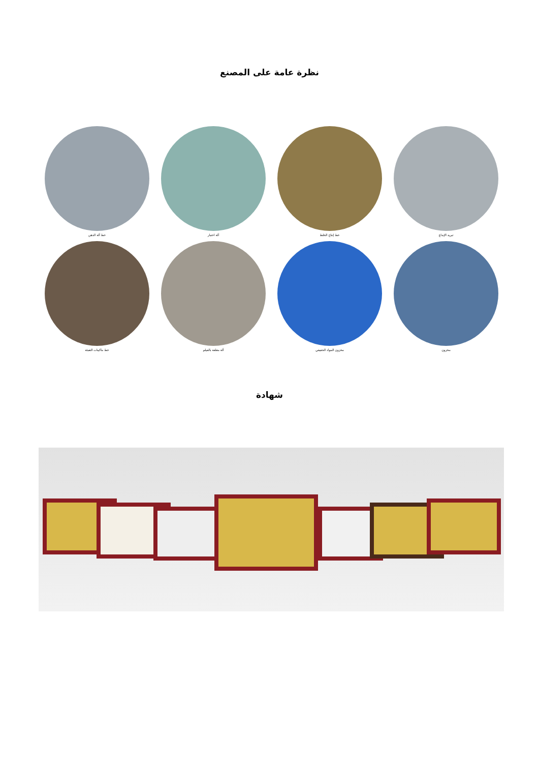نظرة عامة على المصنع
تبريد الإبداع
خط إنتاج الخلط
آلة اختبار
خط آلة الدهن
مخزون
مخزون المواد الحقيقي
آلة مغلقة بالفيلم
خط ماكينات التعبئة
شهادة